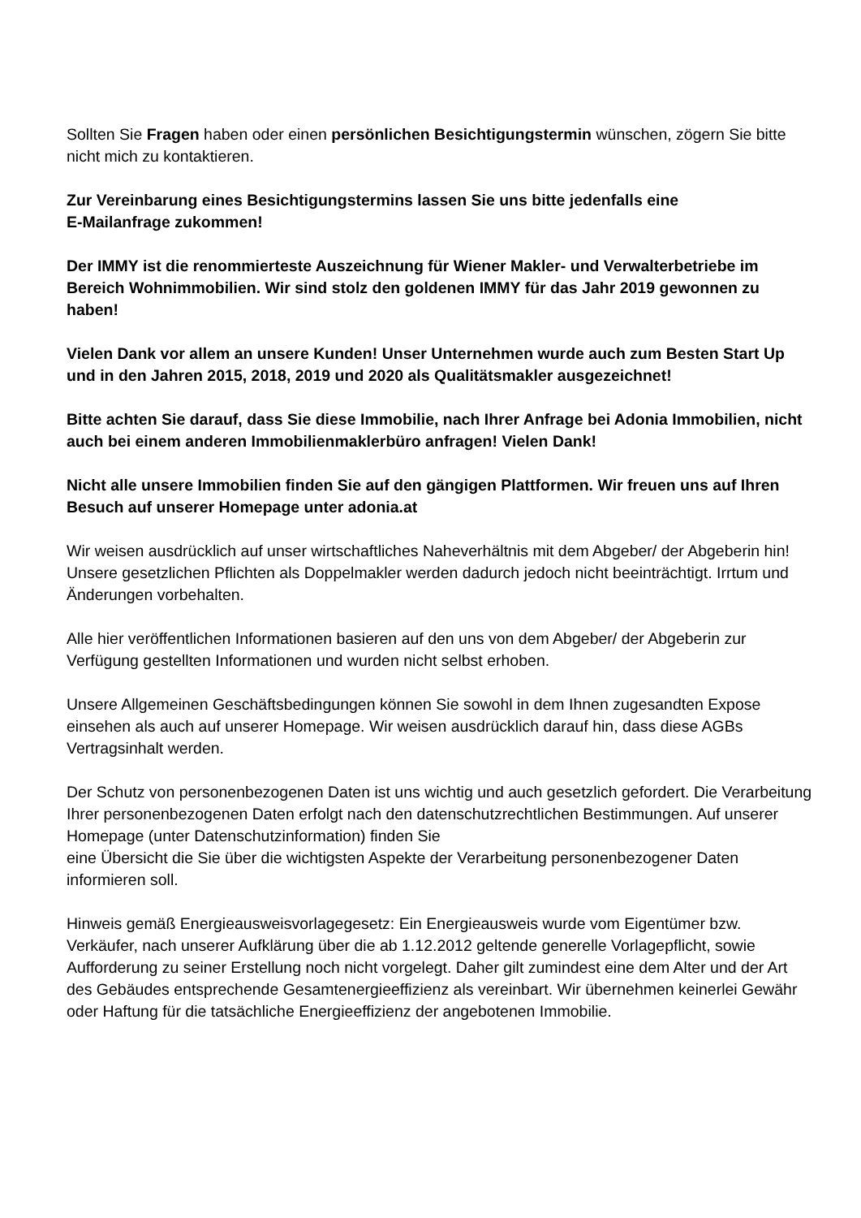Sollten Sie Fragen haben oder einen persönlichen Besichtigungstermin wünschen, zögern Sie bitte nicht mich zu kontaktieren.
Zur Vereinbarung eines Besichtigungstermins lassen Sie uns bitte jedenfalls eine
E-Mailanfrage zukommen!
Der IMMY ist die renommierteste Auszeichnung für Wiener Makler- und Verwalterbetriebe im Bereich Wohnimmobilien. Wir sind stolz den goldenen IMMY für das Jahr 2019 gewonnen zu haben!
Vielen Dank vor allem an unsere Kunden! Unser Unternehmen wurde auch zum Besten Start Up und in den Jahren 2015, 2018, 2019 und 2020 als Qualitätsmakler ausgezeichnet!
Bitte achten Sie darauf, dass Sie diese Immobilie, nach Ihrer Anfrage bei Adonia Immobilien, nicht auch bei einem anderen Immobilienmaklerbüro anfragen! Vielen Dank!
Nicht alle unsere Immobilien finden Sie auf den gängigen Plattformen. Wir freuen uns auf Ihren Besuch auf unserer Homepage unter adonia.at
Wir weisen ausdrücklich auf unser wirtschaftliches Naheverhältnis mit dem Abgeber/ der Abgeberin hin! Unsere gesetzlichen Pflichten als Doppelmakler werden dadurch jedoch nicht beeinträchtigt. Irrtum und Änderungen vorbehalten.
Alle hier veröffentlichen Informationen basieren auf den uns von dem Abgeber/ der Abgeberin zur Verfügung gestellten Informationen und wurden nicht selbst erhoben.
Unsere Allgemeinen Geschäftsbedingungen können Sie sowohl in dem Ihnen zugesandten Expose einsehen als auch auf unserer Homepage. Wir weisen ausdrücklich darauf hin, dass diese AGBs Vertragsinhalt werden.
Der Schutz von personenbezogenen Daten ist uns wichtig und auch gesetzlich gefordert. Die Verarbeitung Ihrer personenbezogenen Daten erfolgt nach den datenschutzrechtlichen Bestimmungen. Auf unserer Homepage (unter Datenschutzinformation) finden Sie
eine Übersicht die Sie über die wichtigsten Aspekte der Verarbeitung personenbezogener Daten informieren soll.
Hinweis gemäß Energieausweisvorlagegesetz: Ein Energieausweis wurde vom Eigentümer bzw. Verkäufer, nach unserer Aufklärung über die ab 1.12.2012 geltende generelle Vorlagepflicht, sowie Aufforderung zu seiner Erstellung noch nicht vorgelegt. Daher gilt zumindest eine dem Alter und der Art des Gebäudes entsprechende Gesamtenergieeffizienz als vereinbart. Wir übernehmen keinerlei Gewähr oder Haftung für die tatsächliche Energieeffizienz der angebotenen Immobilie.